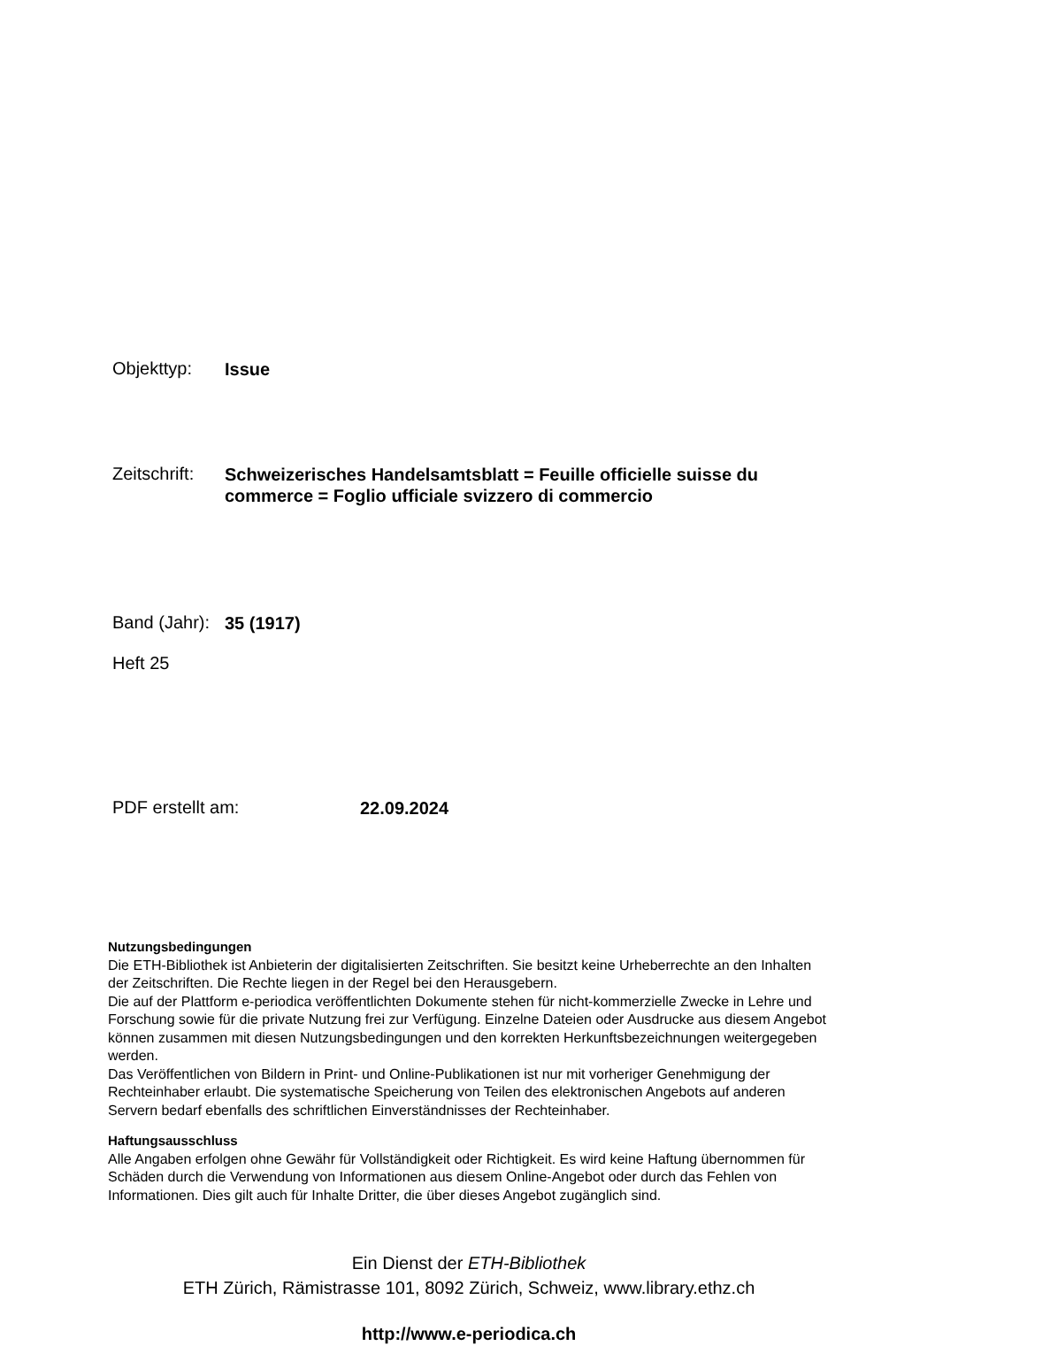Objekttyp:
Issue
Zeitschrift:
Schweizerisches Handelsamtsblatt = Feuille officielle suisse du commerce = Foglio ufficiale svizzero di commercio
Band (Jahr):
35 (1917)
Heft 25
PDF erstellt am:
22.09.2024
Nutzungsbedingungen
Die ETH-Bibliothek ist Anbieterin der digitalisierten Zeitschriften. Sie besitzt keine Urheberrechte an den Inhalten der Zeitschriften. Die Rechte liegen in der Regel bei den Herausgebern.
Die auf der Plattform e-periodica veröffentlichten Dokumente stehen für nicht-kommerzielle Zwecke in Lehre und Forschung sowie für die private Nutzung frei zur Verfügung. Einzelne Dateien oder Ausdrucke aus diesem Angebot können zusammen mit diesen Nutzungsbedingungen und den korrekten Herkunftsbezeichnungen weitergegeben werden.
Das Veröffentlichen von Bildern in Print- und Online-Publikationen ist nur mit vorheriger Genehmigung der Rechteinhaber erlaubt. Die systematische Speicherung von Teilen des elektronischen Angebots auf anderen Servern bedarf ebenfalls des schriftlichen Einverständnisses der Rechteinhaber.
Haftungsausschluss
Alle Angaben erfolgen ohne Gewähr für Vollständigkeit oder Richtigkeit. Es wird keine Haftung übernommen für Schäden durch die Verwendung von Informationen aus diesem Online-Angebot oder durch das Fehlen von Informationen. Dies gilt auch für Inhalte Dritter, die über dieses Angebot zugänglich sind.
Ein Dienst der ETH-Bibliothek
ETH Zürich, Rämistrasse 101, 8092 Zürich, Schweiz, www.library.ethz.ch
http://www.e-periodica.ch